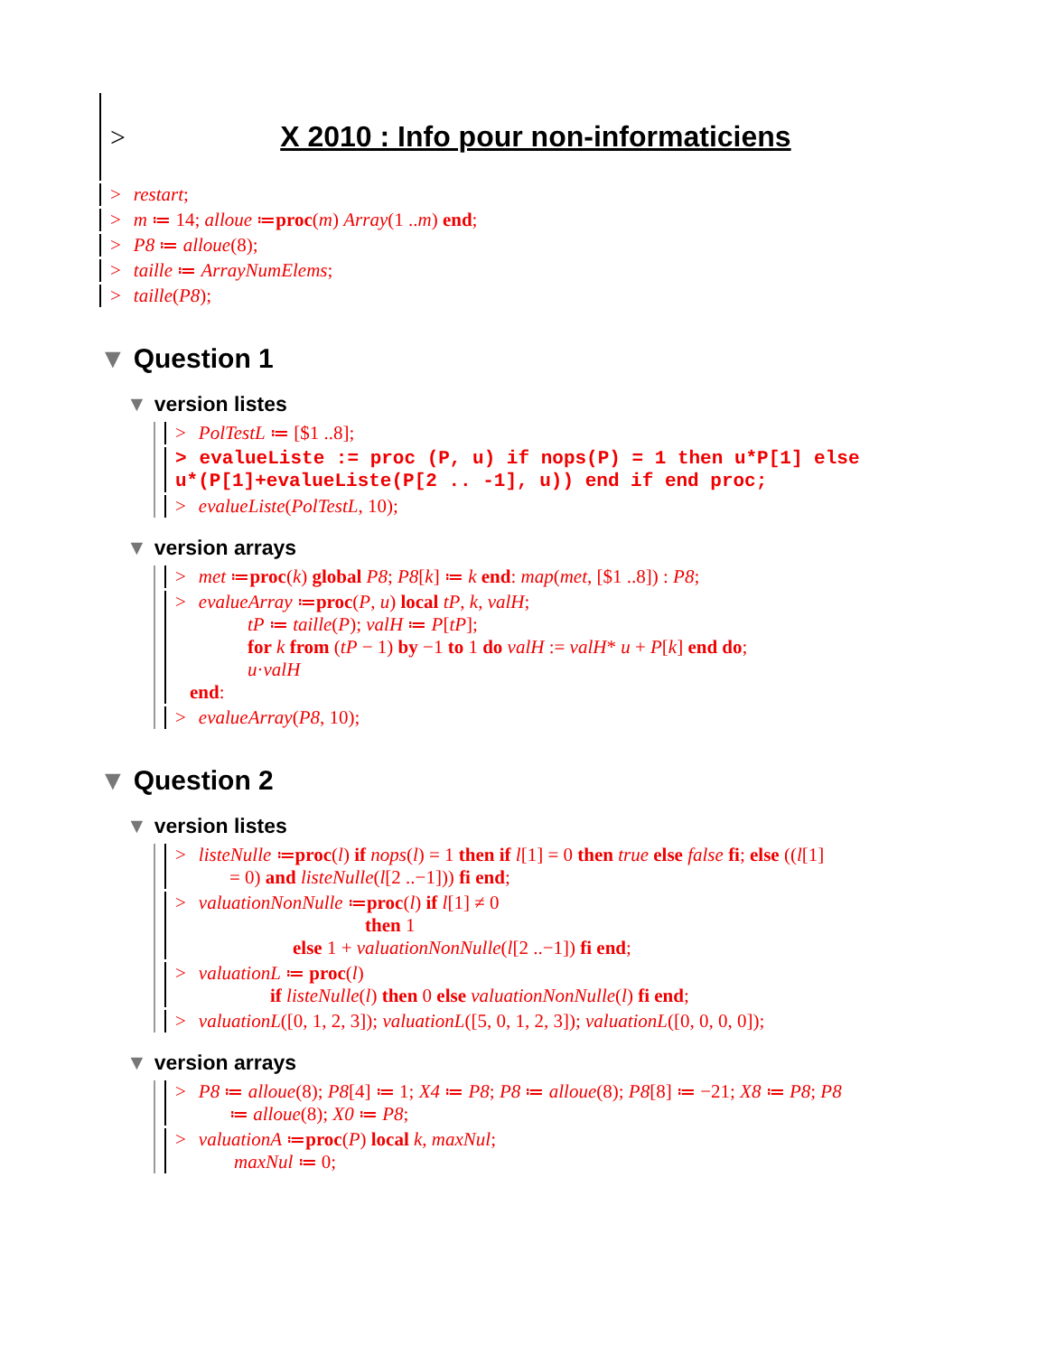>
X 2010 : Info pour non-informaticiens
> restart;
> m ≔ 14; alloue ≔proc(m) Array(1 ..m) end;
> P8 ≔ alloue(8);
> taille ≔ ArrayNumElems;
> taille(P8);
▼ Question 1
▼ version listes
> PolTestL ≔ [$1 ..8];
> evalueListe := proc (P, u) if nops(P) = 1 then u*P[1] else
u*(P[1]+evalueListe(P[2 .. -1], u)) end if end proc;
> evalueListe(PolTestL, 10);
▼ version arrays
> met ≔proc(k) global P8; P8[k] ≔ k end: map(met, [$1 ..8]) : P8;
> evalueArray ≔proc(P, u) local tP, k, valH;
tP ≔ taille(P); valH ≔ P[tP];
for k from (tP − 1) by −1 to 1 do valH := valH* u + P[k] end do;
u·valH
end:
> evalueArray(P8, 10);
▼ Question 2
▼ version listes
> listeNulle ≔proc(l) if nops(l) = 1 then if l[1] = 0 then true else false fi; else ((l[1]
= 0) and listeNulle(l[2 ..−1])) fi end;
> valuationNonNulle ≔proc(l) if l[1] ≠ 0
then 1
else 1 + valuationNonNulle(l[2 ..−1]) fi end;
> valuationL ≔ proc(l)
if listeNulle(l) then 0 else valuationNonNulle(l) fi end;
> valuationL([0, 1, 2, 3]); valuationL([5, 0, 1, 2, 3]); valuationL([0, 0, 0, 0]);
▼ version arrays
> P8 ≔ alloue(8); P8[4] ≔ 1; X4 ≔ P8; P8 ≔ alloue(8); P8[8] ≔ −21; X8 ≔ P8; P8
≔ alloue(8); X0 ≔ P8;
> valuationA ≔proc(P) local k, maxNul;
maxNul ≔ 0;